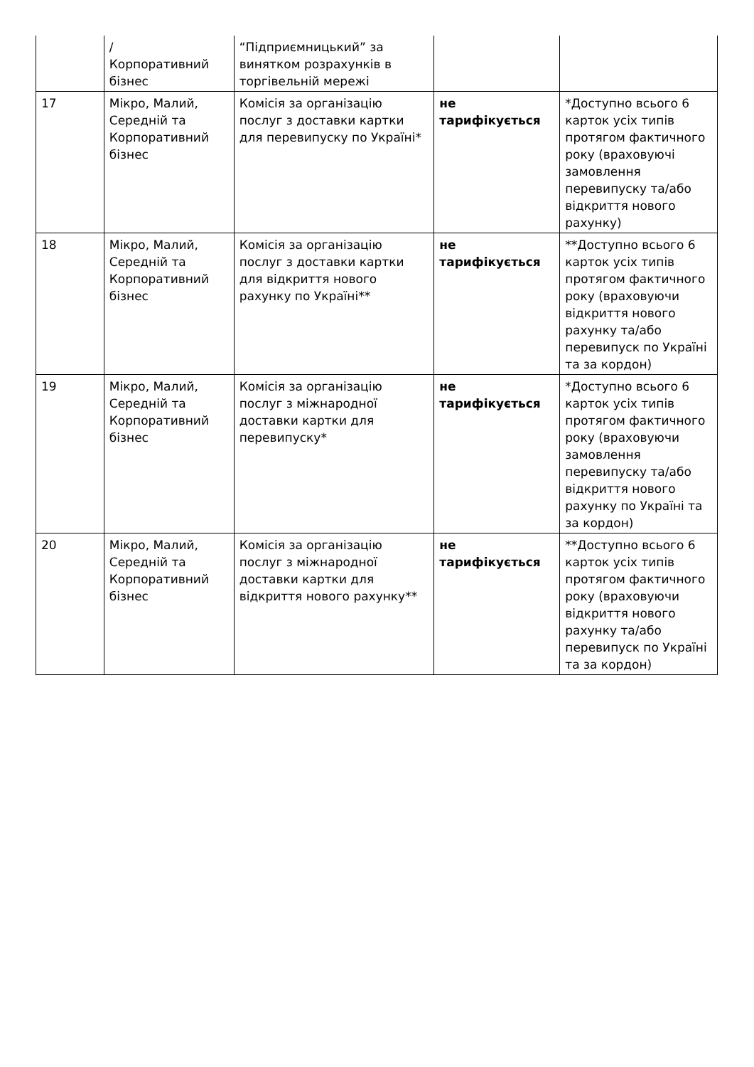| | / Корпоративний бізнес | “Підприємницький” за винятком розрахунків в торгівельній мережі | | |
| 17 | Мікро, Малий, Середній та Корпоративний бізнес | Комісія за організацію послуг з доставки картки для перевипуску по Україні* | не тарифікується | *Доступно всього 6 карток усіх типів протягом фактичного року (враховуючі замовлення перевипуску та/або відкриття нового рахунку) |
| 18 | Мікро, Малий, Середній та Корпоративний бізнес | Комісія за організацію послуг з доставки картки для відкриття нового рахунку по Україні** | не тарифікується | **Доступно всього 6 карток усіх типів протягом фактичного року (враховуючи відкриття нового рахунку та/або перевипуск по Україні та за кордон) |
| 19 | Мікро, Малий, Середній та Корпоративний бізнес | Комісія за організацію послуг з міжнародної доставки картки для перевипуску* | не тарифікується | *Доступно всього 6 карток усіх типів протягом фактичного року (враховуючи замовлення перевипуску та/або відкриття нового рахунку по Україні та за кордон) |
| 20 | Мікро, Малий, Середній та Корпоративний бізнес | Комісія за організацію послуг з міжнародної доставки картки для відкриття нового рахунку** | не тарифікується | **Доступно всього 6 карток усіх типів протягом фактичного року (враховуючи відкриття нового рахунку та/або перевипуск по Україні та за кордон) |